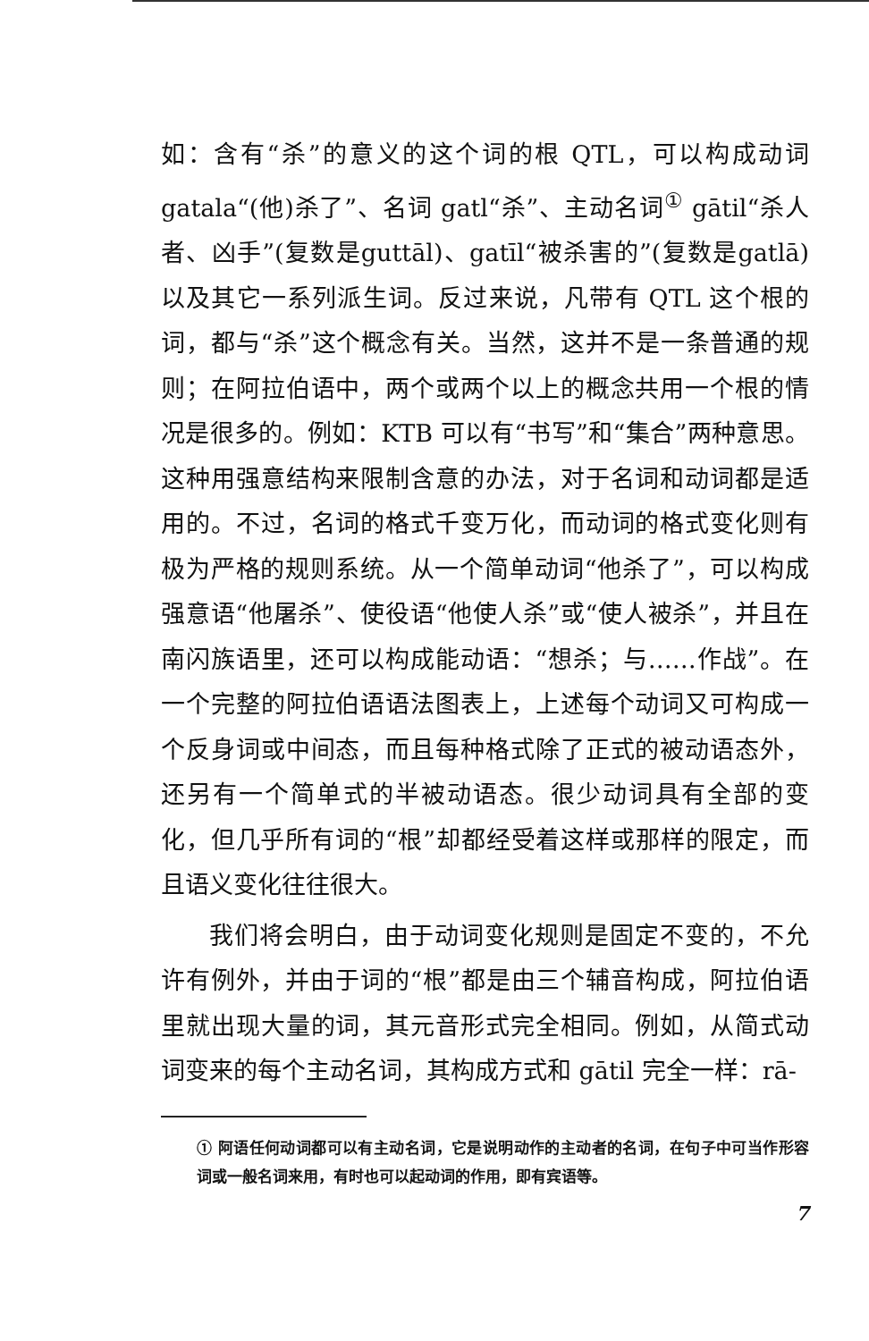如：含有“杀”的意义的这个词的根 QTL，可以构成动词gatala“(他)杀了”、名词 gatl“杀”、主动名词<sup>①</sup> gātil“杀人者、凶手”(复数是guttāl)、gatīl“被杀害的”(复数是gatlā)以及其它一系列派生词。反过来说，凡带有 QTL 这个根的词，都与“杀”这个概念有关。当然，这并不是一条普通的规则；在阿拉伯语中，两个或两个以上的概念共用一个根的情况是很多的。例如：KTB 可以有“书写”和“集合”两种意思。这种用强意结构来限制含意的办法，对于名词和动词都是适用的。不过，名词的格式千变万化，而动词的格式变化则有极为严格的规则系统。从一个简单动词“他杀了”，可以构成强意语“他屠杀”、使役语“他使人杀”或“使人被杀”，并且在南闪族语里，还可以构成能动语：“想杀；与……作战”。在一个完整的阿拉伯语语法图表上，上述每个动词又可构成一个反身词或中间态，而且每种格式除了正式的被动语态外，还另有一个简单式的半被动语态。很少动词具有全部的变化，但几乎所有词的“根”却都经受着这样或那样的限定，而且语义变化往往很大。
我们将会明白，由于动词变化规则是固定不变的，不允许有例外，并由于词的“根”都是由三个辅音构成，阿拉伯语里就出现大量的词，其元音形式完全相同。例如，从简式动词变来的每个主动名词，其构成方式和 gātil 完全一样：rā-
① 阿语任何动词都可以有主动名词，它是说明动作的主动者的名词，在句子中可当作形容词或一般名词来用，有时也可以起动词的作用，即有宾语等。
7